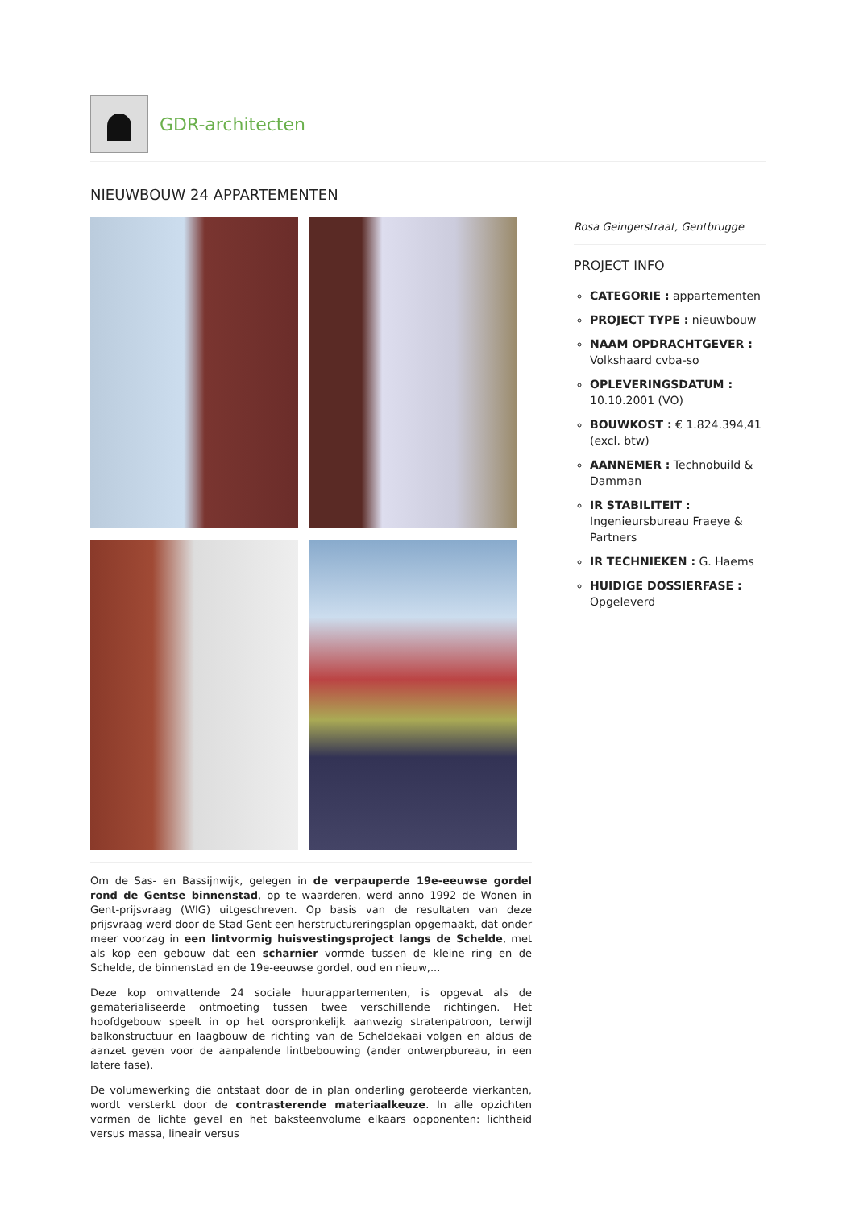GDR-architecten
NIEUWBOUW 24 APPARTEMENTEN
Rosa Geingerstraat, Gentbrugge
PROJECT INFO
CATEGORIE : appartementen
PROJECT TYPE : nieuwbouw
NAAM OPDRACHTGEVER : Volkshaard cvba-so
OPLEVERINGSDATUM : 10.10.2001 (VO)
BOUWKOST : € 1.824.394,41 (excl. btw)
AANNEMER : Technobuild & Damman
IR STABILITEIT : Ingenieursbureau Fraeye & Partners
IR TECHNIEKEN : G. Haems
HUIDIGE DOSSIERFASE : Opgeleverd
Om de Sas- en Bassijnwijk, gelegen in de verpauperde 19e-eeuwse gordel rond de Gentse binnenstad, op te waarderen, werd anno 1992 de Wonen in Gent-prijsvraag (WIG) uitgeschreven. Op basis van de resultaten van deze prijsvraag werd door de Stad Gent een herstructureringsplan opgemaakt, dat onder meer voorzag in een lintvormig huisvestingsproject langs de Schelde, met als kop een gebouw dat een scharnier vormde tussen de kleine ring en de Schelde, de binnenstad en de 19e-eeuwse gordel, oud en nieuw,...
Deze kop omvattende 24 sociale huurappartementen, is opgevat als de gematerialiseerde ontmoeting tussen twee verschillende richtingen. Het hoofdgebouw speelt in op het oorspronkelijk aanwezig stratenpatroon, terwijl balkonstructuur en laagbouw de richting van de Scheldekaai volgen en aldus de aanzet geven voor de aanpalende lintbebouwing (ander ontwerpbureau, in een latere fase).
De volumewerking die ontstaat door de in plan onderling geroteerde vierkanten, wordt versterkt door de contrasterende materiaalkeuze. In alle opzichten vormen de lichte gevel en het baksteenvolume elkaars opponenten: lichtheid versus massa, lineair versus